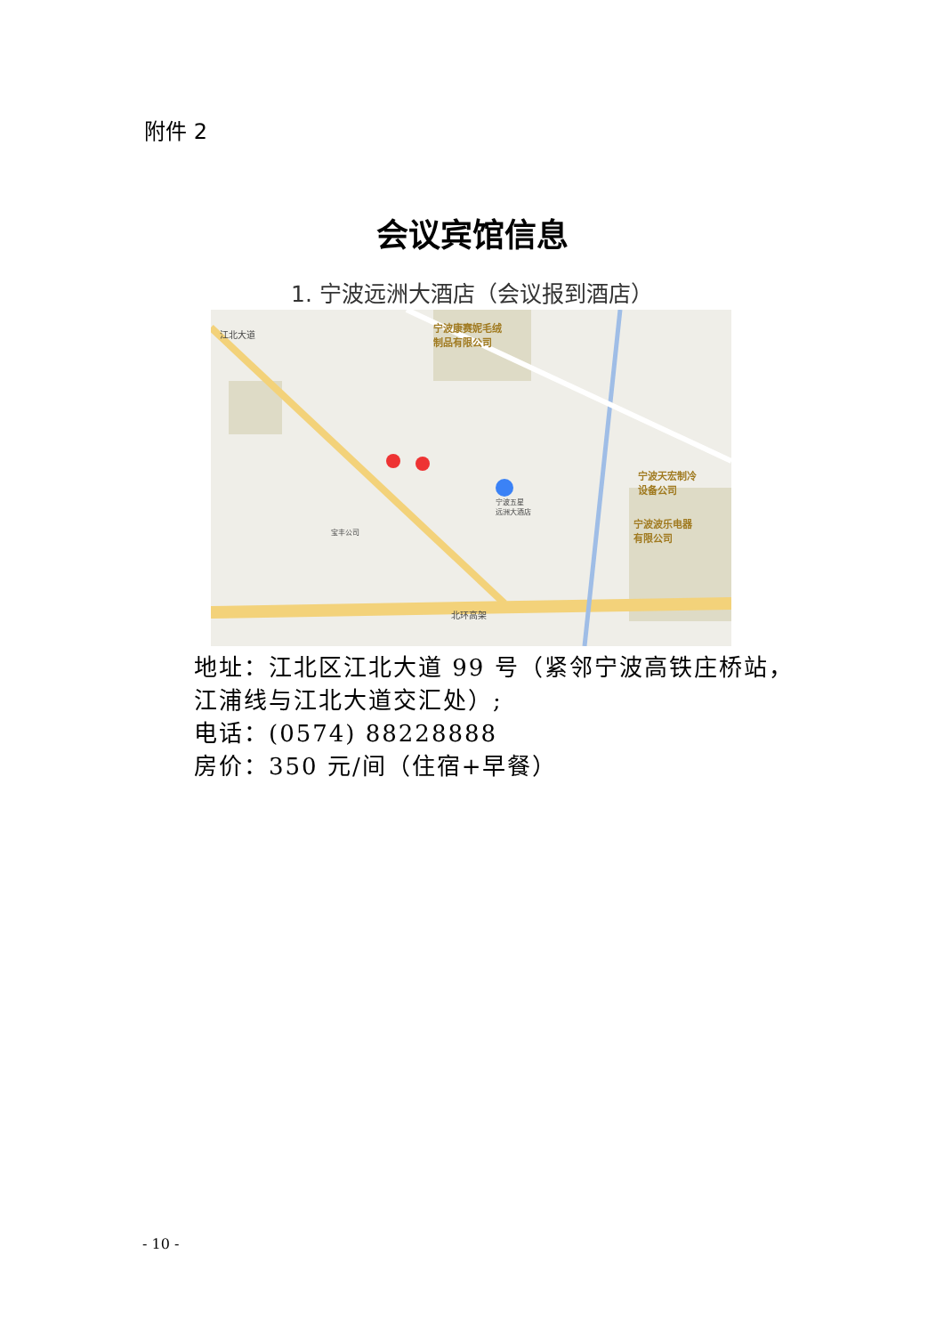附件 2
会议宾馆信息
1. 宁波远洲大酒店（会议报到酒店）
宁波康赛妮毛绒
制品有限公司
宁波五星
远洲大酒店
宝丰公司
宁波天宏制冷
设备公司
宁波波乐电器
有限公司
北环高架
江北大道
地址：江北区江北大道 99 号（紧邻宁波高铁庄桥站，江浦线与江北大道交汇处）;
电话：(0574) 88228888
房价：350 元/间（住宿+早餐）
- 10 -